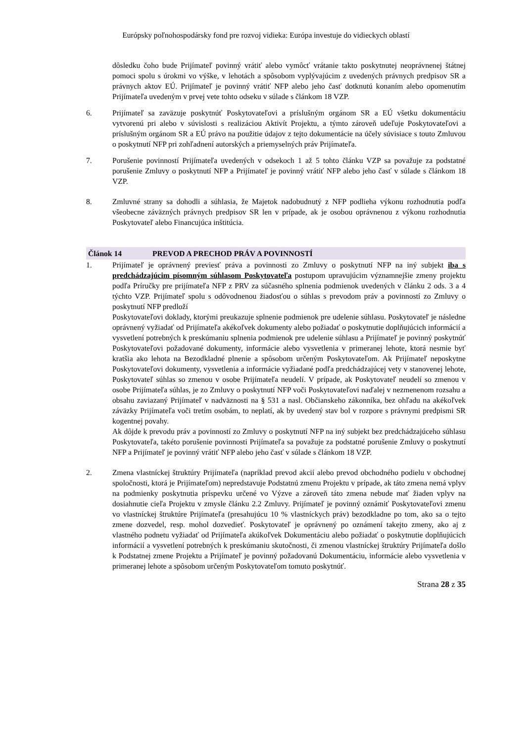Európsky poľnohospodársky fond pre rozvoj vidieka: Európa investuje do vidieckych oblastí
dôsledku čoho bude Prijímateľ povinný vrátiť alebo vymôcť vrátanie takto poskytnutej neoprávnenej štátnej pomoci spolu s úrokmi vo výške, v lehotách a spôsobom vyplývajúcim z uvedených právnych predpisov SR a právnych aktov EÚ. Prijímateľ je povinný vrátiť NFP alebo jeho časť dotknutú konaním alebo opomenutím Prijímateľa uvedeným v prvej vete tohto odseku v súlade s článkom 18 VZP.
6. Prijímateľ sa zaväzuje poskytnúť Poskytovateľovi a príslušným orgánom SR a EÚ všetku dokumentáciu vytvorenú pri alebo v súvislosti s realizáciou Aktivít Projektu, a týmto zároveň udeľuje Poskytovateľovi a príslušným orgánom SR a EÚ právo na použitie údajov z tejto dokumentácie na účely súvisiace s touto Zmluvou o poskytnutí NFP pri zohľadnení autorských a priemyselných práv Prijímateľa.
7. Porušenie povinností Prijímateľa uvedených v odsekoch 1 až 5 tohto článku VZP sa považuje za podstatné porušenie Zmluvy o poskytnutí NFP a Prijímateľ je povinný vrátiť NFP alebo jeho časť v súlade s článkom 18 VZP.
8. Zmluvné strany sa dohodli a súhlasia, že Majetok nadobudnutý z NFP podlieha výkonu rozhodnutia podľa všeobecne záväzných právnych predpisov SR len v prípade, ak je osobou oprávnenou z výkonu rozhodnutia Poskytovateľ alebo Financujúca inštitúcia.
Článok 14 PREVOD A PRECHOD PRÁV A POVINNOSTÍ
1. Prijímateľ je oprávnený previesť práva a povinnosti zo Zmluvy o poskytnutí NFP na iný subjekt iba s predchádzajúcim písomným súhlasom Poskytovateľa postupom upravujúcim významnejšie zmeny projektu podľa Príručky pre prijímateľa NFP z PRV za súčasného splnenia podmienok uvedených v článku 2 ods. 3 a 4 týchto VZP. Prijímateľ spolu s odôvodnenou žiadosťou o súhlas s prevodom práv a povinností zo Zmluvy o poskytnutí NFP predloží
Poskytovateľovi doklady, ktorými preukazuje splnenie podmienok pre udelenie súhlasu. Poskytovateľ je následne oprávnený vyžiadať od Prijímateľa akékoľvek dokumenty alebo požiadať o poskytnutie doplňujúcich informácií a vysvetlení potrebných k preskúmaniu splnenia podmienok pre udelenie súhlasu a Prijímateľ je povinný poskytnúť Poskytovateľovi požadované dokumenty, informácie alebo vysvetlenia v primeranej lehote, ktorá nesmie byť kratšia ako lehota na Bezodkladné plnenie a spôsobom určeným Poskytovateľom. Ak Prijímateľ neposkytne Poskytovateľovi dokumenty, vysvetlenia a informácie vyžiadané podľa predchádzajúcej vety v stanovenej lehote, Poskytovateľ súhlas so zmenou v osobe Prijímateľa neudelí. V prípade, ak Poskytovateľ neudelí so zmenou v osobe Prijímateľa súhlas, je zo Zmluvy o poskytnutí NFP voči Poskytovateľovi naďalej v nezmenenom rozsahu a obsahu zaviazaný Prijímateľ v nadväznosti na § 531 a nasl. Občianskeho zákonníka, bez ohľadu na akékoľvek záväzky Prijímateľa voči tretím osobám, to neplatí, ak by uvedený stav bol v rozpore s právnymi predpismi SR kogentnej povahy.
Ak dôjde k prevodu práv a povinností zo Zmluvy o poskytnutí NFP na iný subjekt bez predchádzajúceho súhlasu Poskytovateľa, takéto porušenie povinnosti Prijímateľa sa považuje za podstatné porušenie Zmluvy o poskytnutí NFP a Prijímateľ je povinný vrátiť NFP alebo jeho časť v súlade s článkom 18 VZP.
2. Zmena vlastníckej štruktúry Prijímateľa (napríklad prevod akcií alebo prevod obchodného podielu v obchodnej spoločnosti, ktorá je Prijímateľom) nepredstavuje Podstatnú zmenu Projektu v prípade, ak táto zmena nemá vplyv na podmienky poskytnutia príspevku určené vo Výzve a zároveň táto zmena nebude mať žiaden vplyv na dosiahnutie cieľa Projektu v zmysle článku 2.2 Zmluvy. Prijímateľ je povinný oznámiť Poskytovateľovi zmenu vo vlastníckej štruktúre Prijímateľa (presahujúcu 10 % vlastníckych práv) bezodkladne po tom, ako sa o tejto zmene dozvedel, resp. mohol dozvedieť. Poskytovateľ je oprávnený po oznámení takejto zmeny, ako aj z vlastného podnetu vyžiadať od Prijímateľa akúkoľvek Dokumentáciu alebo požiadať o poskytnutie doplňujúcich informácií a vysvetlení potrebných k preskúmaniu skutočnosti, či zmenou vlastníckej štruktúry Prijímateľa došlo k Podstatnej zmene Projektu a Prijímateľ je povinný požadovanú Dokumentáciu, informácie alebo vysvetlenia v primeranej lehote a spôsobom určeným Poskytovateľom tomuto poskytnúť.
Strana 28 z 35